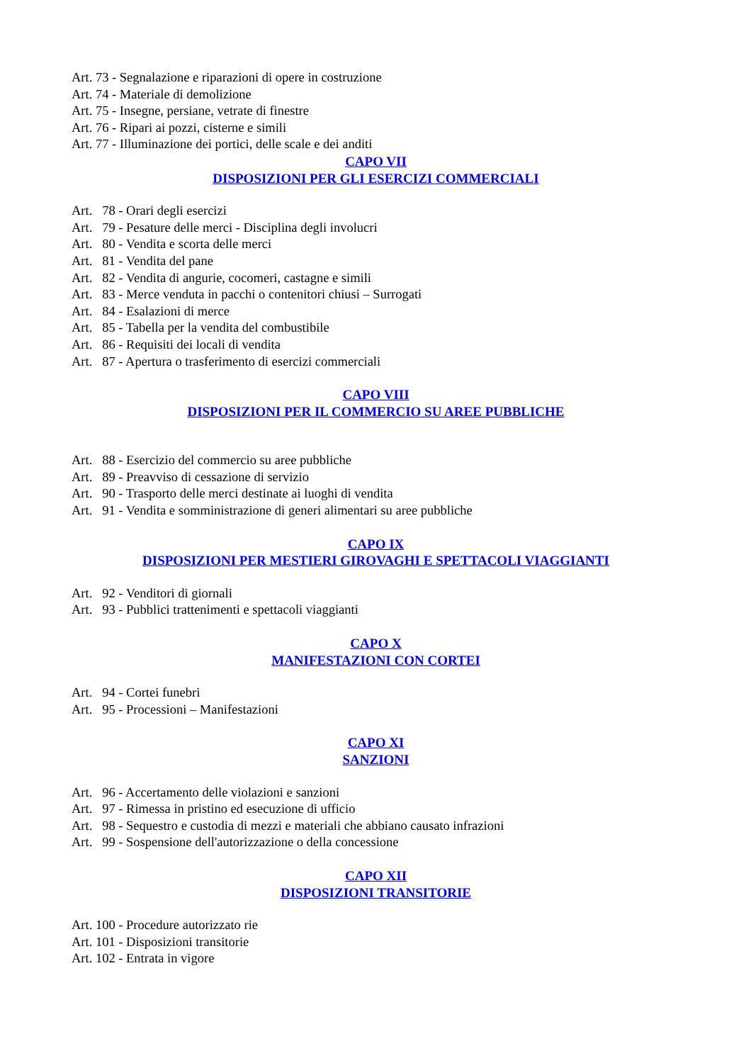Art. 73 - Segnalazione e riparazioni di opere in costruzione
Art. 74 - Materiale di demolizione
Art. 75 - Insegne, persiane, vetrate di finestre
Art. 76 - Ripari ai pozzi, cisterne e simili
Art. 77 - Illuminazione dei portici, delle scale e dei anditi
CAPO VII
DISPOSIZIONI PER GLI ESERCIZI COMMERCIALI
Art. 78 - Orari degli esercizi
Art. 79 - Pesature delle merci - Disciplina degli involucri
Art. 80 - Vendita e scorta delle merci
Art. 81 - Vendita del pane
Art. 82 - Vendita di angurie, cocomeri, castagne e simili
Art. 83 - Merce venduta in pacchi o contenitori chiusi – Surrogati
Art. 84 - Esalazioni di merce
Art. 85 - Tabella per la vendita del combustibile
Art. 86 - Requisiti dei locali di vendita
Art. 87 - Apertura o trasferimento di esercizi commerciali
CAPO VIII
DISPOSIZIONI PER IL COMMERCIO SU AREE PUBBLICHE
Art. 88 - Esercizio del commercio su aree pubbliche
Art. 89 - Preavviso di cessazione di servizio
Art. 90 - Trasporto delle merci destinate ai luoghi di vendita
Art. 91 - Vendita e somministrazione di generi alimentari su aree pubbliche
CAPO IX
DISPOSIZIONI PER MESTIERI GIROVAGHI E SPETTACOLI VIAGGIANTI
Art. 92 - Venditori di giornali
Art. 93 - Pubblici trattenimenti e spettacoli viaggianti
CAPO X
MANIFESTAZIONI CON CORTEI
Art. 94 - Cortei funebri
Art. 95 - Processioni – Manifestazioni
CAPO XI
SANZIONI
Art. 96 - Accertamento delle violazioni e sanzioni
Art. 97 - Rimessa in pristino ed esecuzione di ufficio
Art. 98 - Sequestro e custodia di mezzi e materiali che abbiano causato infrazioni
Art. 99 - Sospensione dell'autorizzazione o della concessione
CAPO XII
DISPOSIZIONI TRANSITORIE
Art. 100 - Procedure autorizzato rie
Art. 101 - Disposizioni transitorie
Art. 102 - Entrata in vigore